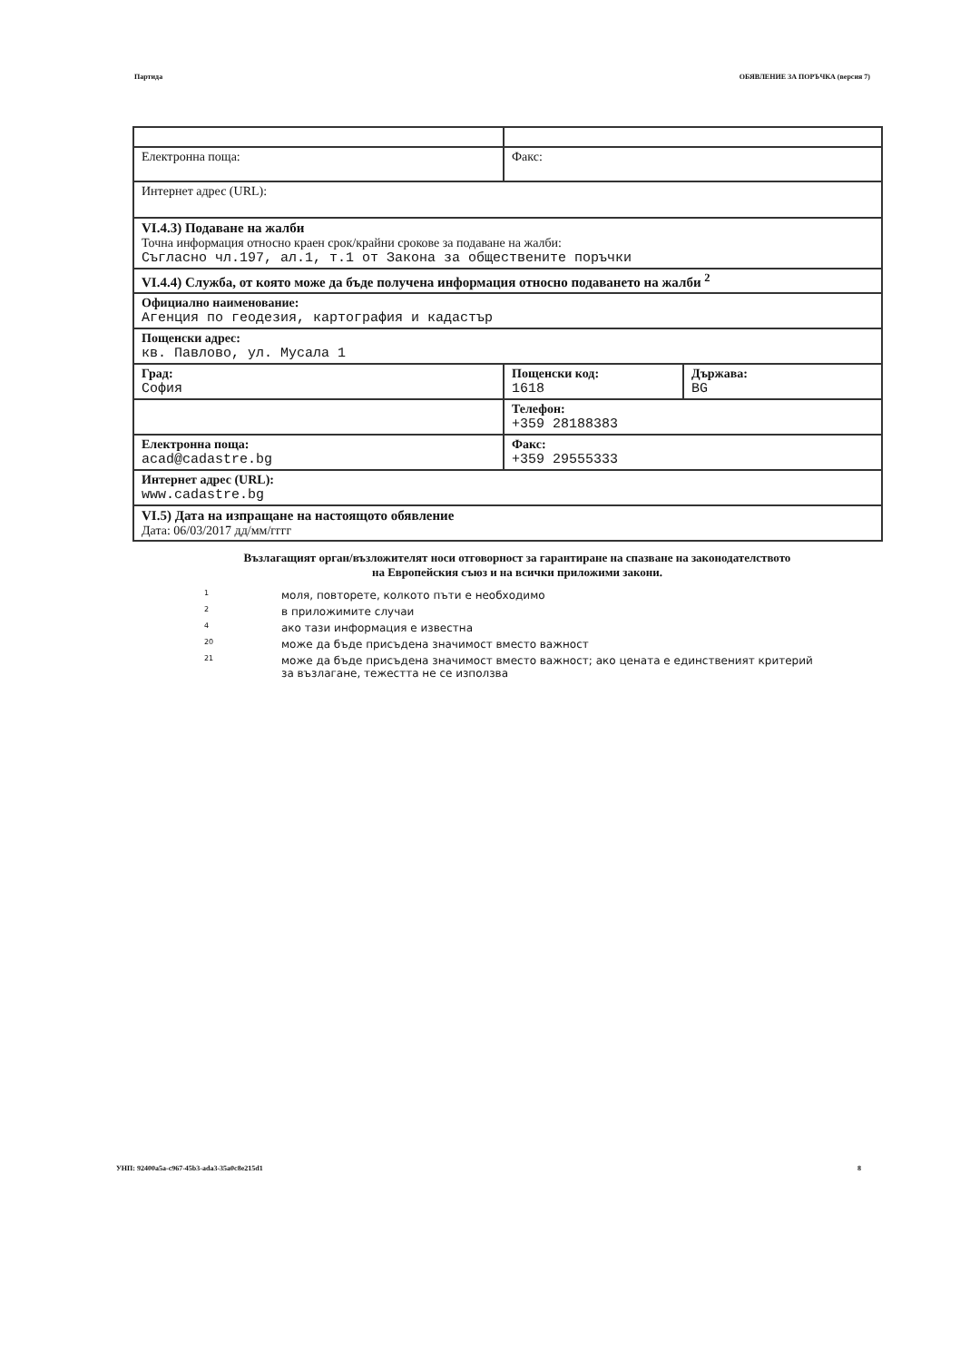Партида ОБЯВЛЕНИЕ ЗА ПОРЪЧКА (версия 7)
| Електронна поща: | Факс: | |
| Интернет адрес (URL): | | |
| VI.4.3) Подаване на жалби Точна информация относно краен срок/крайни срокове за подаване на жалби: Съгласно чл.197, ал.1, т.1 от Закона за обществените поръчки | | |
| VI.4.4) Служба, от която може да бъде получена информация относно подаването на жалби <sup>2</sup> | | |
| Официално наименование: Агенция по геодезия, картография и кадастър | | |
| Пощенски адрес: кв. Павлово, ул. Мусала 1 | | |
| Град: София | Пощенски код: 1618 | Държава: BG |
| | Телефон: +359 28188383 | |
| Електронна поща: acad@cadastre.bg | Факс: +359 29555333 | |
| Интернет адрес (URL): www.cadastre.bg | | |
| VI.5) Дата на изпращане на настоящото обявление Дата: 06/03/2017 дд/мм/гггг | | |
Възлагащият орган/възложителят носи отговорност за гарантиране на спазване на законодателството
на Европейския съюз и на всички приложими закони.
1 моля, повторете, колкото пъти е необходимо
2 в приложимите случаи
4 ако тази информация е известна
20 може да бъде присъдена значимост вместо важност
21 може да бъде присъдена значимост вместо важност; ако цената е единственият критерий за възлагане, тежестта не се използва
УНП: 92400a5a-c967-45b3-ada3-35a0c8e215d1 8